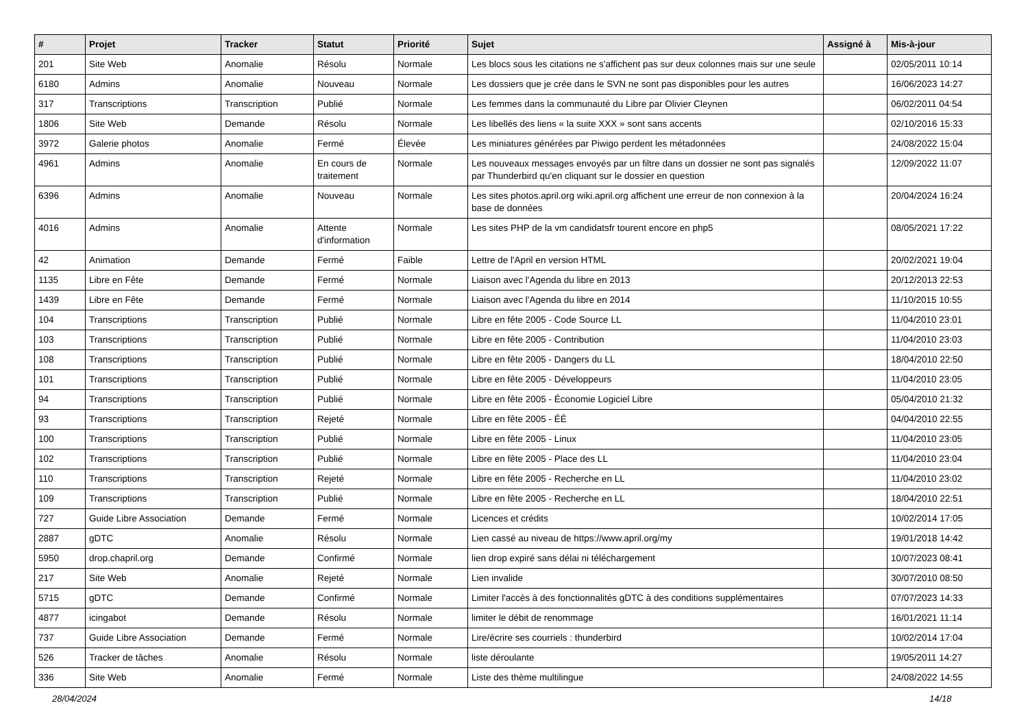| # | Projet | Tracker | Statut | Priorité | Sujet | Assigné à | Mis-à-jour |
| --- | --- | --- | --- | --- | --- | --- | --- |
| 201 | Site Web | Anomalie | Résolu | Normale | Les blocs sous les citations ne s'affichent pas sur deux colonnes mais sur une seule | | 02/05/2011 10:14 |
| 6180 | Admins | Anomalie | Nouveau | Normale | Les dossiers que je crée dans le SVN ne sont pas disponibles pour les autres | | 16/06/2023 14:27 |
| 317 | Transcriptions | Transcription | Publié | Normale | Les femmes dans la communauté du Libre par Olivier Cleynen | | 06/02/2011 04:54 |
| 1806 | Site Web | Demande | Résolu | Normale | Les libellés des liens « la suite XXX » sont sans accents | | 02/10/2016 15:33 |
| 3972 | Galerie photos | Anomalie | Fermé | Élevée | Les miniatures générées par Piwigo perdent les métadonnées | | 24/08/2022 15:04 |
| 4961 | Admins | Anomalie | En cours de traitement | Normale | Les nouveaux messages envoyés par un filtre dans un dossier ne sont pas signalés par Thunderbird qu'en cliquant sur le dossier en question | | 12/09/2022 11:07 |
| 6396 | Admins | Anomalie | Nouveau | Normale | Les sites photos.april.org wiki.april.org affichent une erreur de non connexion à la base de données | | 20/04/2024 16:24 |
| 4016 | Admins | Anomalie | Attente d'information | Normale | Les sites PHP de la vm candidatsfr tourent encore en php5 | | 08/05/2021 17:22 |
| 42 | Animation | Demande | Fermé | Faible | Lettre de l'April en version HTML | | 20/02/2021 19:04 |
| 1135 | Libre en Fête | Demande | Fermé | Normale | Liaison avec l'Agenda du libre en 2013 | | 20/12/2013 22:53 |
| 1439 | Libre en Fête | Demande | Fermé | Normale | Liaison avec l'Agenda du libre en 2014 | | 11/10/2015 10:55 |
| 104 | Transcriptions | Transcription | Publié | Normale | Libre en fête 2005 - Code Source LL | | 11/04/2010 23:01 |
| 103 | Transcriptions | Transcription | Publié | Normale | Libre en fête 2005 - Contribution | | 11/04/2010 23:03 |
| 108 | Transcriptions | Transcription | Publié | Normale | Libre en fête 2005 - Dangers du LL | | 18/04/2010 22:50 |
| 101 | Transcriptions | Transcription | Publié | Normale | Libre en fête 2005 - Développeurs | | 11/04/2010 23:05 |
| 94 | Transcriptions | Transcription | Publié | Normale | Libre en fête 2005 - Économie Logiciel Libre | | 05/04/2010 21:32 |
| 93 | Transcriptions | Transcription | Rejeté | Normale | Libre en fête 2005 - ÉÉ | | 04/04/2010 22:55 |
| 100 | Transcriptions | Transcription | Publié | Normale | Libre en fête 2005 - Linux | | 11/04/2010 23:05 |
| 102 | Transcriptions | Transcription | Publié | Normale | Libre en fête 2005 - Place des LL | | 11/04/2010 23:04 |
| 110 | Transcriptions | Transcription | Rejeté | Normale | Libre en fête 2005 - Recherche en LL | | 11/04/2010 23:02 |
| 109 | Transcriptions | Transcription | Publié | Normale | Libre en fête 2005 - Recherche en LL | | 18/04/2010 22:51 |
| 727 | Guide Libre Association | Demande | Fermé | Normale | Licences et crédits | | 10/02/2014 17:05 |
| 2887 | gDTC | Anomalie | Résolu | Normale | Lien cassé au niveau de https://www.april.org/my | | 19/01/2018 14:42 |
| 5950 | drop.chapril.org | Demande | Confirmé | Normale | lien drop expiré sans délai ni téléchargement | | 10/07/2023 08:41 |
| 217 | Site Web | Anomalie | Rejeté | Normale | Lien invalide | | 30/07/2010 08:50 |
| 5715 | gDTC | Demande | Confirmé | Normale | Limiter l'accès à des fonctionnalités gDTC à des conditions supplémentaires | | 07/07/2023 14:33 |
| 4877 | icingabot | Demande | Résolu | Normale | limiter le débit de renommage | | 16/01/2021 11:14 |
| 737 | Guide Libre Association | Demande | Fermé | Normale | Lire/écrire ses courriels : thunderbird | | 10/02/2014 17:04 |
| 526 | Tracker de tâches | Anomalie | Résolu | Normale | liste déroulante | | 19/05/2011 14:27 |
| 336 | Site Web | Anomalie | Fermé | Normale | Liste des thème multilingue | | 24/08/2022 14:55 |
28/04/2024 14/18